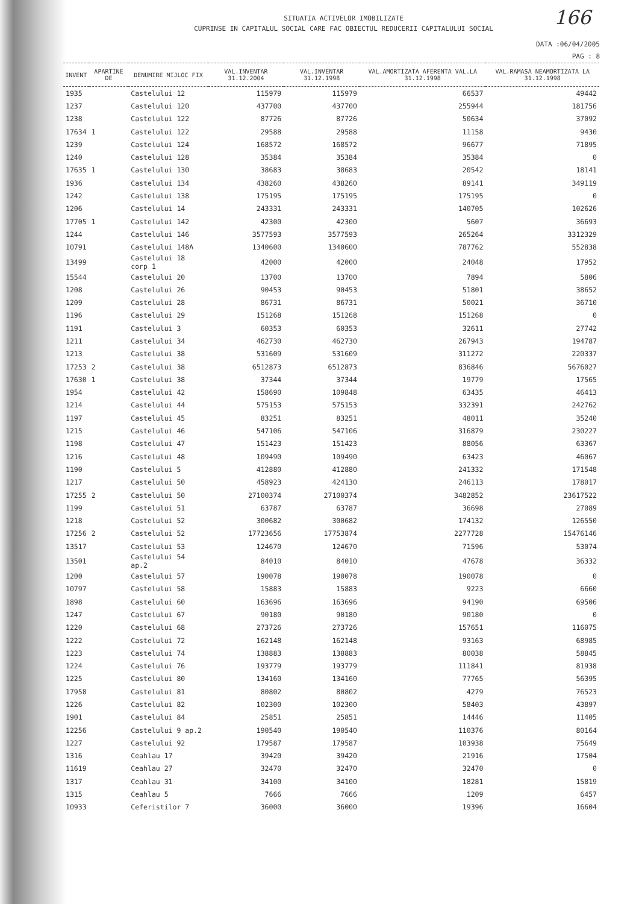166
SITUATIA ACTIVELOR IMOBILIZATE
CUPRINSE IN CAPITALUL SOCIAL CARE FAC OBIECTUL REDUCERII CAPITALULUI SOCIAL
DATA :06/04/2005
PAG : 8
| INVENT | APARTINE DE | DENUMIRE MIJLOC FIX | VAL.INVENTAR 31.12.2004 | VAL.INVENTAR 31.12.1998 | VAL.AMORTIZATA AFERENTA VAL.LA 31.12.1998 | VAL.RAMASA NEAMORTIZATA LA 31.12.1998 |
| --- | --- | --- | --- | --- | --- | --- |
| 1935 | | Castelului 12 | 115979 | 115979 | 66537 | 49442 |
| 1237 | | Castelului 120 | 437700 | 437700 | 255944 | 181756 |
| 1238 | | Castelului 122 | 87726 | 87726 | 50634 | 37092 |
| 17634 | 1 | Castelului 122 | 29588 | 29588 | 11158 | 9430 |
| 1239 | | Castelului 124 | 168572 | 168572 | 96677 | 71895 |
| 1240 | | Castelului 128 | 35384 | 35384 | 35384 | 0 |
| 17635 | 1 | Castelului 130 | 38683 | 38683 | 20542 | 18141 |
| 1936 | | Castelului 134 | 438260 | 438260 | 89141 | 349119 |
| 1242 | | Castelului 138 | 175195 | 175195 | 175195 | 0 |
| 1206 | | Castelului 14 | 243331 | 243331 | 140705 | 102626 |
| 17705 | 1 | Castelului 142 | 42300 | 42300 | 5607 | 36693 |
| 1244 | | Castelului 146 | 3577593 | 3577593 | 265264 | 3312329 |
| 10791 | | Castelului 148A | 1340600 | 1340600 | 787762 | 552838 |
| 13499 | | Castelului 18 corp 1 | 42000 | 42000 | 24048 | 17952 |
| 15544 | | Castelului 20 | 13700 | 13700 | 7894 | 5806 |
| 1208 | | Castelului 26 | 90453 | 90453 | 51801 | 38652 |
| 1209 | | Castelului 28 | 86731 | 86731 | 50021 | 36710 |
| 1196 | | Castelului 29 | 151268 | 151268 | 151268 | 0 |
| 1191 | | Castelului 3 | 60353 | 60353 | 32611 | 27742 |
| 1211 | | Castelului 34 | 462730 | 462730 | 267943 | 194787 |
| 1213 | | Castelului 38 | 531609 | 531609 | 311272 | 220337 |
| 17253 | 2 | Castelului 38 | 6512873 | 6512873 | 836846 | 5676027 |
| 17630 | 1 | Castelului 38 | 37344 | 37344 | 19779 | 17565 |
| 1954 | | Castelului 42 | 158690 | 109848 | 63435 | 46413 |
| 1214 | | Castelului 44 | 575153 | 575153 | 332391 | 242762 |
| 1197 | | Castelului 45 | 83251 | 83251 | 48011 | 35240 |
| 1215 | | Castelului 46 | 547106 | 547106 | 316879 | 230227 |
| 1198 | | Castelului 47 | 151423 | 151423 | 88056 | 63367 |
| 1216 | | Castelului 48 | 109490 | 109490 | 63423 | 46067 |
| 1190 | | Castelului 5 | 412880 | 412880 | 241332 | 171548 |
| 1217 | | Castelului 50 | 458923 | 424130 | 246113 | 178017 |
| 17255 | 2 | Castelului 50 | 27100374 | 27100374 | 3482852 | 23617522 |
| 1199 | | Castelului 51 | 63787 | 63787 | 36698 | 27089 |
| 1218 | | Castelului 52 | 300682 | 300682 | 174132 | 126550 |
| 17256 | 2 | Castelului 52 | 17723656 | 17753874 | 2277728 | 15476146 |
| 13517 | | Castelului 53 | 124670 | 124670 | 71596 | 53074 |
| 13501 | | Castelului 54 ap.2 | 84010 | 84010 | 47678 | 36332 |
| 1200 | | Castelului 57 | 190078 | 190078 | 190078 | 0 |
| 10797 | | Castelului 58 | 15883 | 15883 | 9223 | 6660 |
| 1898 | | Castelului 60 | 163696 | 163696 | 94190 | 69506 |
| 1247 | | Castelului 67 | 90180 | 90180 | 90180 | 0 |
| 1220 | | Castelului 68 | 273726 | 273726 | 157651 | 116075 |
| 1222 | | Castelului 72 | 162148 | 162148 | 93163 | 68985 |
| 1223 | | Castelului 74 | 138883 | 138883 | 80038 | 58845 |
| 1224 | | Castelului 76 | 193779 | 193779 | 111841 | 81938 |
| 1225 | | Castelului 80 | 134160 | 134160 | 77765 | 56395 |
| 17958 | | Castelului 81 | 80802 | 80802 | 4279 | 76523 |
| 1226 | | Castelului 82 | 102300 | 102300 | 58403 | 43897 |
| 1901 | | Castelului 84 | 25851 | 25851 | 14446 | 11405 |
| 12256 | | Castelului 9 ap.2 | 190540 | 190540 | 110376 | 80164 |
| 1227 | | Castelului 92 | 179587 | 179587 | 103938 | 75649 |
| 1316 | | Ceahlau 17 | 39420 | 39420 | 21916 | 17504 |
| 11619 | | Ceahlau 27 | 32470 | 32470 | 32470 | 0 |
| 1317 | | Ceahlau 31 | 34100 | 34100 | 18281 | 15819 |
| 1315 | | Ceahlau 5 | 7666 | 7666 | 1209 | 6457 |
| 10933 | | Ceferistilor 7 | 36000 | 36000 | 19396 | 16604 |